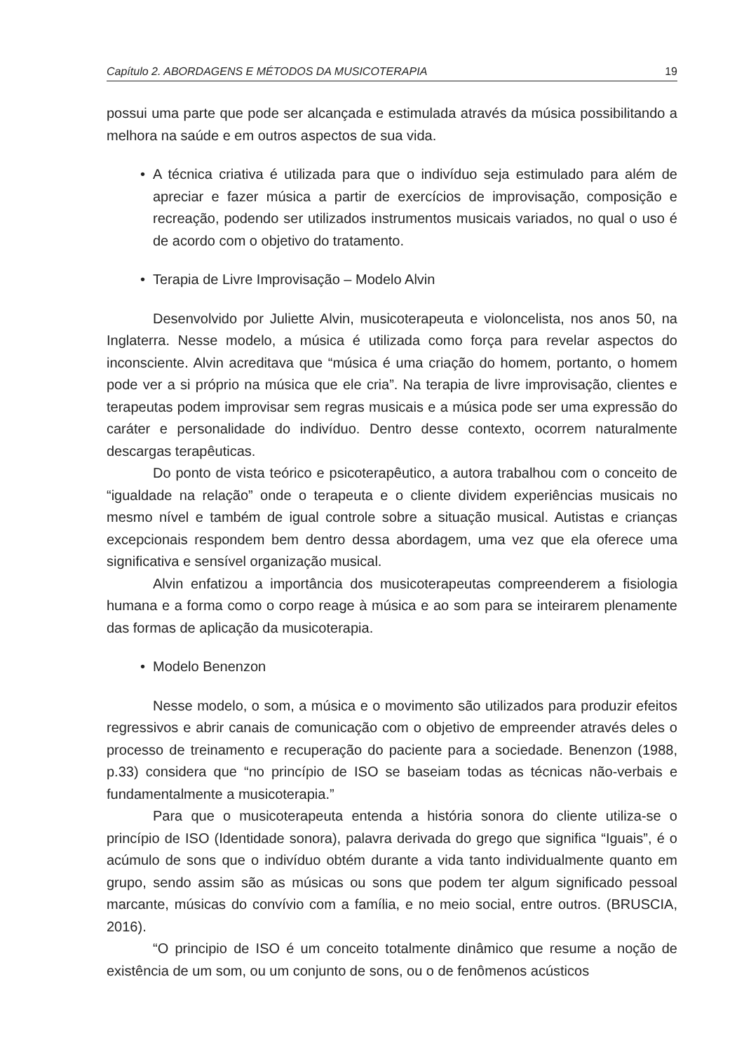Capítulo 2. ABORDAGENS E MÉTODOS DA MUSICOTERAPIA 19
possui uma parte que pode ser alcançada e estimulada através da música possibilitando a melhora na saúde e em outros aspectos de sua vida.
• A técnica criativa é utilizada para que o indivíduo seja estimulado para além de apreciar e fazer música a partir de exercícios de improvisação, composição e recreação, podendo ser utilizados instrumentos musicais variados, no qual o uso é de acordo com o objetivo do tratamento.
• Terapia de Livre Improvisação – Modelo Alvin
Desenvolvido por Juliette Alvin, musicoterapeuta e violoncelista, nos anos 50, na Inglaterra. Nesse modelo, a música é utilizada como força para revelar aspectos do inconsciente. Alvin acreditava que “música é uma criação do homem, portanto, o homem pode ver a si próprio na música que ele cria”. Na terapia de livre improvisação, clientes e terapeutas podem improvisar sem regras musicais e a música pode ser uma expressão do caráter e personalidade do indivíduo. Dentro desse contexto, ocorrem naturalmente descargas terapêuticas.
Do ponto de vista teórico e psicoterapêutico, a autora trabalhou com o conceito de “igualdade na relação” onde o terapeuta e o cliente dividem experiências musicais no mesmo nível e também de igual controle sobre a situação musical. Autistas e crianças excepcionais respondem bem dentro dessa abordagem, uma vez que ela oferece uma significativa e sensível organização musical.
Alvin enfatizou a importância dos musicoterapeutas compreenderem a fisiologia humana e a forma como o corpo reage à música e ao som para se inteirarem plenamente das formas de aplicação da musicoterapia.
• Modelo Benenzon
Nesse modelo, o som, a música e o movimento são utilizados para produzir efeitos regressivos e abrir canais de comunicação com o objetivo de empreender através deles o processo de treinamento e recuperação do paciente para a sociedade. Benenzon (1988, p.33) considera que “no princípio de ISO se baseiam todas as técnicas não-verbais e fundamentalmente a musicoterapia.”
Para que o musicoterapeuta entenda a história sonora do cliente utiliza-se o princípio de ISO (Identidade sonora), palavra derivada do grego que significa “Iguais”, é o acúmulo de sons que o indivíduo obtém durante a vida tanto individualmente quanto em grupo, sendo assim são as músicas ou sons que podem ter algum significado pessoal marcante, músicas do convívio com a família, e no meio social, entre outros. (BRUSCIA, 2016).
“O principio de ISO é um conceito totalmente dinâmico que resume a noção de existência de um som, ou um conjunto de sons, ou o de fenômenos acústicos